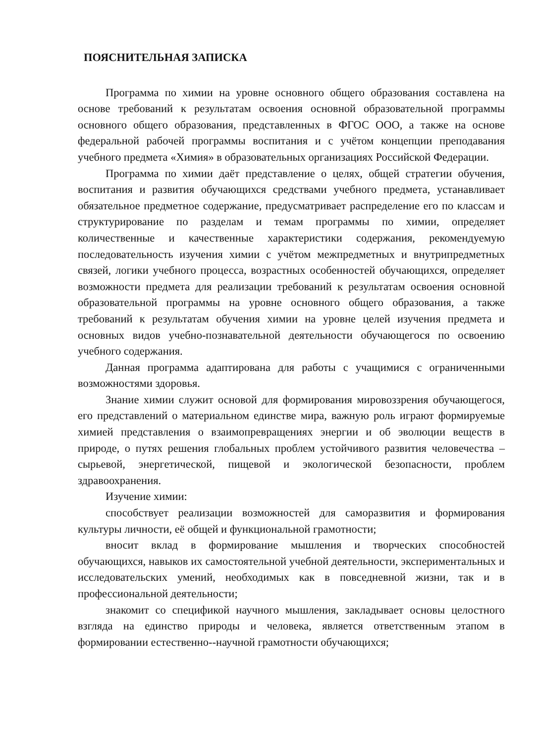ПОЯСНИТЕЛЬНАЯ ЗАПИСКА
Программа по химии на уровне основного общего образования составлена на основе требований к результатам освоения основной образовательной программы основного общего образования, представленных в ФГОС ООО, а также на основе федеральной рабочей программы воспитания и с учётом концепции преподавания учебного предмета «Химия» в образовательных организациях Российской Федерации.
Программа по химии даёт представление о целях, общей стратегии обучения, воспитания и развития обучающихся средствами учебного предмета, устанавливает обязательное предметное содержание, предусматривает распределение его по классам и структурирование по разделам и темам программы по химии, определяет количественные и качественные характеристики содержания, рекомендуемую последовательность изучения химии с учётом межпредметных и внутрипредметных связей, логики учебного процесса, возрастных особенностей обучающихся, определяет возможности предмета для реализации требований к результатам освоения основной образовательной программы на уровне основного общего образования, а также требований к результатам обучения химии на уровне целей изучения предмета и основных видов учебно-познавательной деятельности обучающегося по освоению учебного содержания.
Данная программа адаптирована для работы с учащимися с ограниченными возможностями здоровья.
Знание химии служит основой для формирования мировоззрения обучающегося, его представлений о материальном единстве мира, важную роль играют формируемые химией представления о взаимопревращениях энергии и об эволюции веществ в природе, о путях решения глобальных проблем устойчивого развития человечества – сырьевой, энергетической, пищевой и экологической безопасности, проблем здравоохранения.
Изучение химии:
способствует реализации возможностей для саморазвития и формирования культуры личности, её общей и функциональной грамотности;
вносит вклад в формирование мышления и творческих способностей обучающихся, навыков их самостоятельной учебной деятельности, экспериментальных и исследовательских умений, необходимых как в повседневной жизни, так и в профессиональной деятельности;
знакомит со спецификой научного мышления, закладывает основы целостного взгляда на единство природы и человека, является ответственным этапом в формировании естественно--научной грамотности обучающихся;